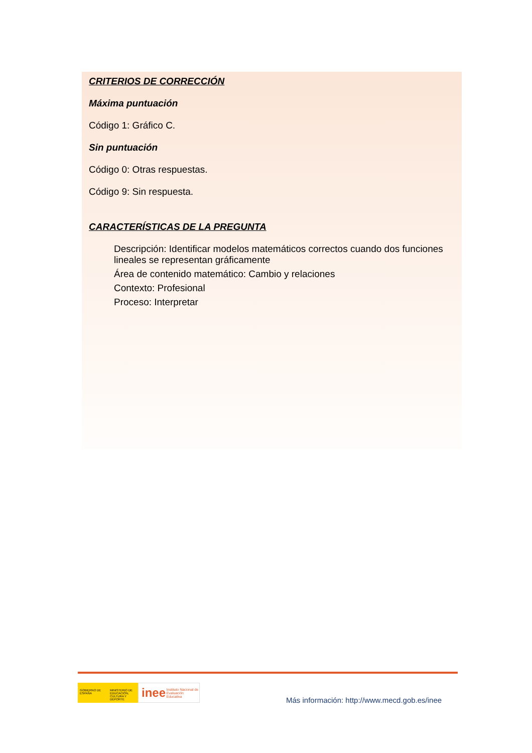CRITERIOS DE CORRECCIÓN
Máxima puntuación
Código 1: Gráfico C.
Sin puntuación
Código 0: Otras respuestas.
Código 9: Sin respuesta.
CARACTERÍSTICAS DE LA PREGUNTA
Descripción: Identificar modelos matemáticos correctos cuando dos funciones lineales se representan gráficamente
Área de contenido matemático: Cambio y relaciones
Contexto: Profesional
Proceso: Interpretar
GOBIERNO DE ESPAÑA
MINISTERIO DE EDUCACIÓN, CULTURA Y DEPORTE
inee Instituto Nacional de Evaluación Educativa
Más información: http://www.mecd.gob.es/inee